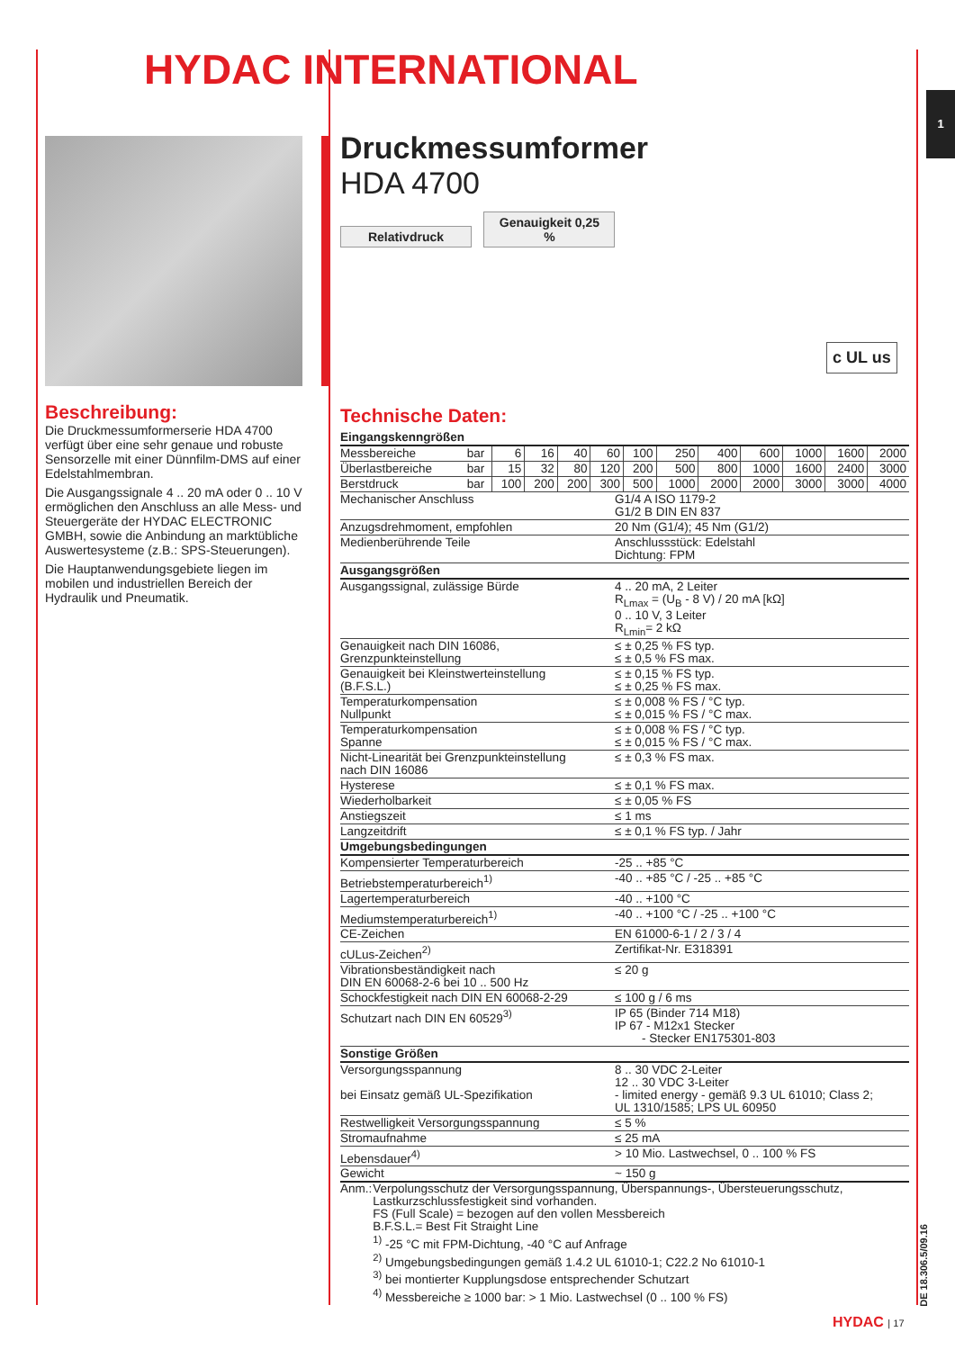HYDAC INTERNATIONAL
1
Druckmessumformer
HDA 4700
Relativdruck Genauigkeit 0,25 %
c UL us
Beschreibung:
Die Druckmessumformerserie HDA 4700 verfügt über eine sehr genaue und robuste Sensorzelle mit einer Dünnfilm-DMS auf einer Edelstahlmembran.
Die Ausgangssignale 4 .. 20 mA oder 0 .. 10 V ermöglichen den Anschluss an alle Mess- und Steuergeräte der HYDAC ELECTRONIC GMBH, sowie die Anbindung an marktübliche Auswertesysteme (z.B.: SPS-Steuerungen).
Die Hauptanwendungsgebiete liegen im mobilen und industriellen Bereich der Hydraulik und Pneumatik.
Technische Daten:
| Eingangskenngrößen | | | | | | | | | | | | |
| Messbereiche | bar | 6 | 16 | 40 | 60 | 100 | 250 | 400 | 600 | 1000 | 1600 | 2000 |
| Überlastbereiche | bar | 15 | 32 | 80 | 120 | 200 | 500 | 800 | 1000 | 1600 | 2400 | 3000 |
| Berstdruck | bar | 100 | 200 | 200 | 300 | 500 | 1000 | 2000 | 2000 | 3000 | 3000 | 4000 |
| Mechanischer Anschluss | G1/4 A ISO 1179-2 G1/2 B DIN EN 837 |
| Anzugsdrehmoment, empfohlen | 20 Nm (G1/4); 45 Nm (G1/2) |
| Medienberührende Teile | Anschlussstück: Edelstahl Dichtung: FPM |
| Ausgangsgrößen | |
| Ausgangssignal, zulässige Bürde | 4 .. 20 mA, 2 Leiter R<sub>Lmax</sub> = (U<sub>B</sub> - 8 V) / 20 mA [kΩ] 0 .. 10 V, 3 Leiter R<sub>Lmin</sub>= 2 kΩ |
| Genauigkeit nach DIN 16086, Grenzpunkteinstellung | ≤ ± 0,25 % FS typ. ≤ ± 0,5 % FS max. |
| Genauigkeit bei Kleinstwerteinstellung (B.F.S.L.) | ≤ ± 0,15 % FS typ. ≤ ± 0,25 % FS max. |
| Temperaturkompensation Nullpunkt | ≤ ± 0,008 % FS / °C typ. ≤ ± 0,015 % FS / °C max. |
| Temperaturkompensation Spanne | ≤ ± 0,008 % FS / °C typ. ≤ ± 0,015 % FS / °C max. |
| Nicht-Linearität bei Grenzpunkteinstellung nach DIN 16086 | ≤ ± 0,3 % FS max. |
| Hysterese | ≤ ± 0,1 % FS max. |
| Wiederholbarkeit | ≤ ± 0,05 % FS |
| Anstiegszeit | ≤ 1 ms |
| Langzeitdrift | ≤ ± 0,1 % FS typ. / Jahr |
| Umgebungsbedingungen | |
| Kompensierter Temperaturbereich | -25 .. +85 °C |
| Betriebstemperaturbereich<sup>1)</sup> | -40 .. +85 °C / -25 .. +85 °C |
| Lagertemperaturbereich | -40 .. +100 °C |
| Mediumstemperaturbereich<sup>1)</sup> | -40 .. +100 °C / -25 .. +100 °C |
| CE-Zeichen | EN 61000-6-1 / 2 / 3 / 4 |
| cULus-Zeichen<sup>2)</sup> | Zertifikat-Nr. E318391 |
| Vibrationsbeständigkeit nach DIN EN 60068-2-6 bei 10 .. 500 Hz | ≤ 20 g |
| Schockfestigkeit nach DIN EN 60068-2-29 | ≤ 100 g / 6 ms |
| Schutzart nach DIN EN 60529<sup>3)</sup> | IP 65 (Binder 714 M18) IP 67 - M12x1 Stecker - Stecker EN175301-803 |
| Sonstige Größen | |
| Versorgungsspannung bei Einsatz gemäß UL-Spezifikation | 8 .. 30 VDC 2-Leiter 12 .. 30 VDC 3-Leiter - limited energy - gemäß 9.3 UL 61010; Class 2; UL 1310/1585; LPS UL 60950 |
| Restwelligkeit Versorgungsspannung | ≤ 5 % |
| Stromaufnahme | ≤ 25 mA |
| Lebensdauer<sup>4)</sup> | > 10 Mio. Lastwechsel, 0 .. 100 % FS |
| Gewicht | ~ 150 g |
Anm.: Verpolungsschutz der Versorgungsspannung, Überspannungs-, Übersteuerungsschutz, Lastkurzschlussfestigkeit sind vorhanden.
FS (Full Scale) = bezogen auf den vollen Messbereich
B.F.S.L.= Best Fit Straight Line
<sup>1)</sup> -25 °C mit FPM-Dichtung, -40 °C auf Anfrage
<sup>2)</sup> Umgebungsbedingungen gemäß 1.4.2 UL 61010-1; C22.2 No 61010-1
<sup>3)</sup> bei montierter Kupplungsdose entsprechender Schutzart
<sup>4)</sup> Messbereiche ≥ 1000 bar: > 1 Mio. Lastwechsel (0 .. 100 % FS)
DE 18.306.5/09.16
HYDAC | 17